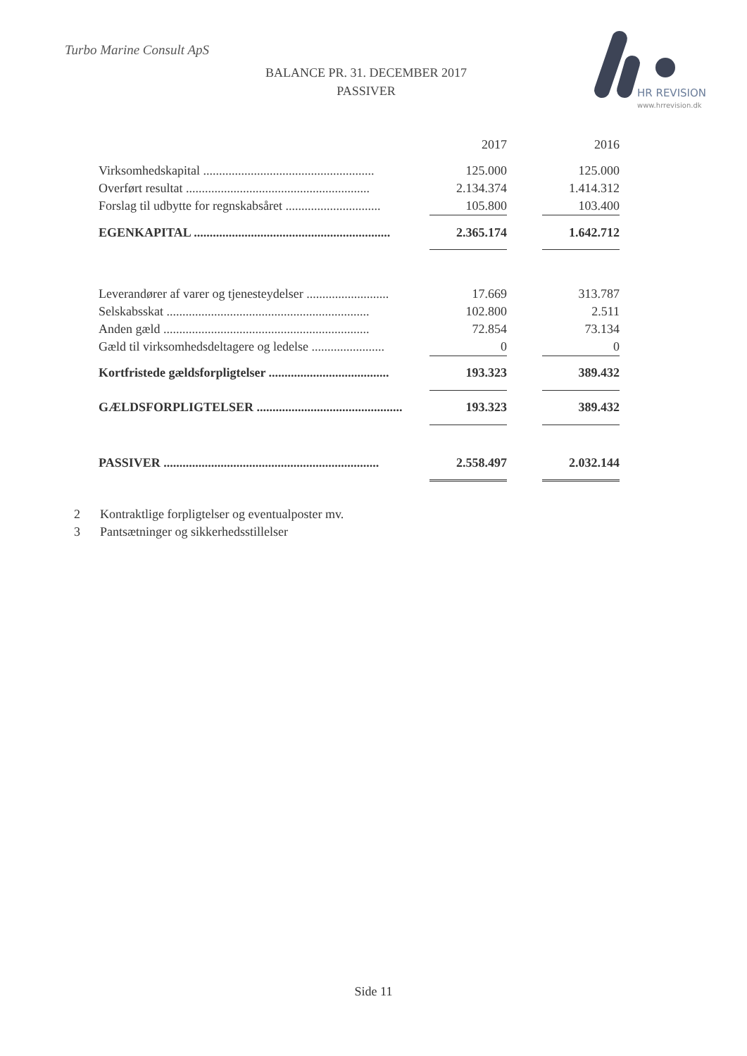Turbo Marine Consult ApS
BALANCE PR. 31. DECEMBER 2017
PASSIVER
HR REVISION
www.hrrevision.dk
| | 2017 | | 2016 |
| --- | --- | --- | --- |
| Virksomhedskapital ...................................................... | 125.000 | | 125.000 |
| Overført resultat .......................................................... | 2.134.374 | | 1.414.312 |
| Forslag til udbytte for regnskabsåret .............................. | 105.800 | | 103.400 |
| EGENKAPITAL .............................................................. | 2.365.174 | | 1.642.712 |
| Leverandører af varer og tjenesteydelser .......................... | 17.669 | | 313.787 |
| Selskabsskat ................................................................ | 102.800 | | 2.511 |
| Anden gæld ................................................................. | 72.854 | | 73.134 |
| Gæld til virksomhedsdeltagere og ledelse ....................... | 0 | | 0 |
| Kortfristede gældsforpligtelser ...................................... | 193.323 | | 389.432 |
| GÆLDSFORPLIGTELSER .............................................. | 193.323 | | 389.432 |
| PASSIVER .................................................................... | 2.558.497 | | 2.032.144 |
2 Kontraktlige forpligtelser og eventualposter mv.
3 Pantsætninger og sikkerhedsstillelser
Side 11